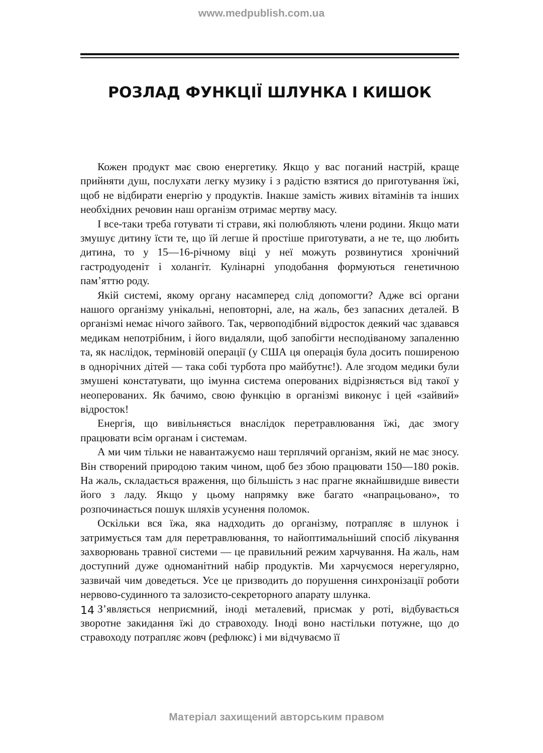www.medpublish.com.ua
РОЗЛАД ФУНКЦІЇ ШЛУНКА І КИШОК
Кожен продукт має свою енергетику. Якщо у вас поганий настрій, краще прийняти душ, послухати легку музику і з радістю взятися до приготування їжі, щоб не відбирати енергію у продуктів. Інакше замість живих вітамінів та інших необхідних речовин наш організм отримає мертву масу.
І все-таки треба готувати ті страви, які полюбляють члени родини. Якщо мати змушує дитину їсти те, що їй легше й простіше приготувати, а не те, що любить дитина, то у 15—16-річному віці у неї можуть розвинутися хронічний гастродуоденіт і холангіт. Кулінарні уподобання формуються генетичною пам’яттю роду.
Якій системі, якому органу насамперед слід допомогти? Адже всі органи нашого організму унікальні, неповторні, але, на жаль, без запасних деталей. В організмі немає нічого зайвого. Так, червоподібний відросток деякий час здавався медикам непотрібним, і його видаляли, щоб запобігти несподіваному запаленню та, як наслідок, терміновій операції (у США ця операція була досить поширеною в однорічних дітей — така собі турбота про майбутнє!). Але згодом медики були змушені констатувати, що імунна система оперованих відрізняється від такої у неоперованих. Як бачимо, свою функцію в організмі виконує і цей «зайвий» відросток!
Енергія, що вивільняється внаслідок перетравлювання їжі, дає змогу працювати всім органам і системам.
А ми чим тільки не навантажуємо наш терплячий організм, який не має зносу. Він створений природою таким чином, щоб без збою працювати 150—180 років. На жаль, складається враження, що більшість з нас прагне якнайшвидше вивести його з ладу. Якщо у цьому напрямку вже багато «напрацьовано», то розпочинається пошук шляхів усунення поломок.
Оскільки вся їжа, яка надходить до організму, потрапляє в шлунок і затримується там для перетравлювання, то найоптимальніший спосіб лікування захворювань травної системи — це правильний режим харчування. На жаль, нам доступний дуже одноманітний набір продуктів. Ми харчуємося нерегулярно, зазвичай чим доведеться. Усе це призводить до порушення синхронізації роботи нервово-судинного та залозисто-секреторного апарату шлунка.
З’являється неприємний, іноді металевий, присмак у роті, відбувається зворотне закидання їжі до стравоходу. Іноді воно настільки потужне, що до стравоходу потрапляє жовч (рефлюкс) і ми відчуваємо її
14
Матеріал захищений авторським правом